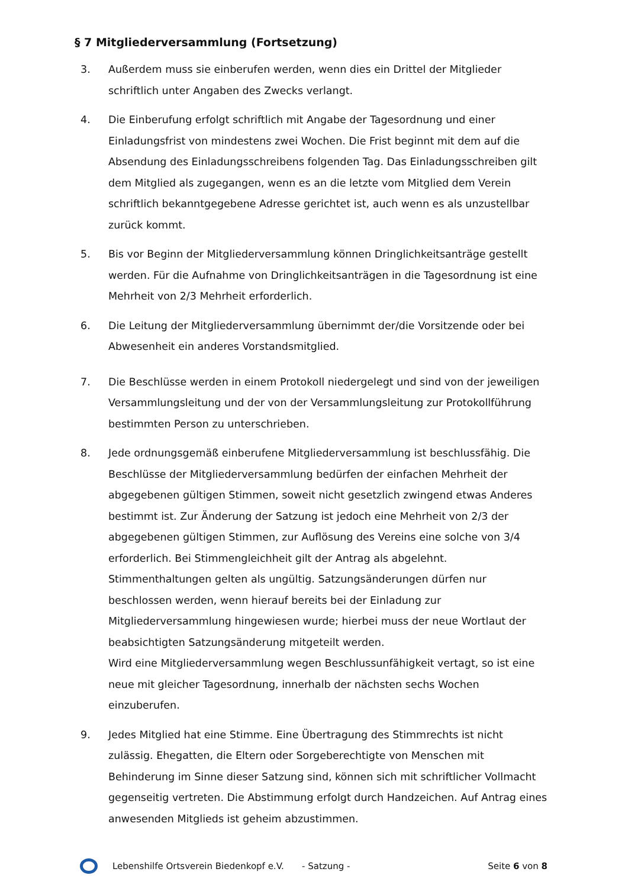§ 7 Mitgliederversammlung (Fortsetzung)
3. Außerdem muss sie einberufen werden, wenn dies ein Drittel der Mitglieder schriftlich unter Angaben des Zwecks verlangt.
4. Die Einberufung erfolgt schriftlich mit Angabe der Tagesordnung und einer Einladungsfrist von mindestens zwei Wochen. Die Frist beginnt mit dem auf die Absendung des Einladungsschreibens folgenden Tag. Das Einladungsschreiben gilt dem Mitglied als zugegangen, wenn es an die letzte vom Mitglied dem Verein schriftlich bekanntgegebene Adresse gerichtet ist, auch wenn es als unzustellbar zurück kommt.
5. Bis vor Beginn der Mitgliederversammlung können Dringlichkeitsanträge gestellt werden. Für die Aufnahme von Dringlichkeitsanträgen in die Tagesordnung ist eine Mehrheit von 2/3 Mehrheit erforderlich.
6. Die Leitung der Mitgliederversammlung übernimmt der/die Vorsitzende oder bei Abwesenheit ein anderes Vorstandsmitglied.
7. Die Beschlüsse werden in einem Protokoll niedergelegt und sind von der jeweiligen Versammlungsleitung und der von der Versammlungsleitung zur Protokollführung bestimmten Person zu unterschrieben.
8. Jede ordnungsgemäß einberufene Mitgliederversammlung ist beschlussfähig. Die Beschlüsse der Mitgliederversammlung bedürfen der einfachen Mehrheit der abgegebenen gültigen Stimmen, soweit nicht gesetzlich zwingend etwas Anderes bestimmt ist. Zur Änderung der Satzung ist jedoch eine Mehrheit von 2/3 der abgegebenen gültigen Stimmen, zur Auflösung des Vereins eine solche von 3/4 erforderlich. Bei Stimmengleichheit gilt der Antrag als abgelehnt. Stimmenthaltungen gelten als ungültig. Satzungsänderungen dürfen nur beschlossen werden, wenn hierauf bereits bei der Einladung zur Mitgliederversammlung hingewiesen wurde; hierbei muss der neue Wortlaut der beabsichtigten Satzungsänderung mitgeteilt werden.
Wird eine Mitgliederversammlung wegen Beschlussunfähigkeit vertagt, so ist eine neue mit gleicher Tagesordnung, innerhalb der nächsten sechs Wochen einzuberufen.
9. Jedes Mitglied hat eine Stimme. Eine Übertragung des Stimmrechts ist nicht zulässig. Ehegatten, die Eltern oder Sorgeberechtigte von Menschen mit Behinderung im Sinne dieser Satzung sind, können sich mit schriftlicher Vollmacht gegenseitig vertreten. Die Abstimmung erfolgt durch Handzeichen. Auf Antrag eines anwesenden Mitglieds ist geheim abzustimmen.
Lebenshilfe Ortsverein Biedenkopf e.V.
- Satzung - Seite 6 von 8